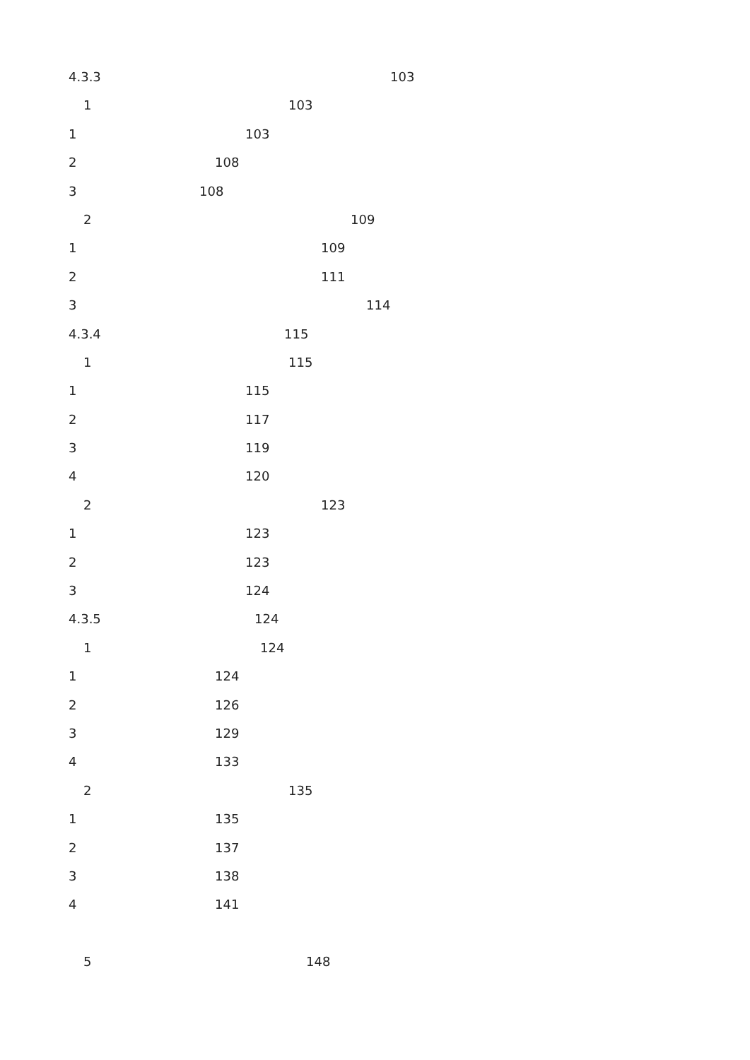4.3.3 103
1 103
1 103
2 108
3 108
2 109
1 109
2 111
3 114
4.3.4 115
1 115
1 115
2 117
3 119
4 120
2 123
1 123
2 123
3 124
4.3.5 124
1 124
1 124
2 126
3 129
4 133
2 135
1 135
2 137
3 138
4 141
5 148